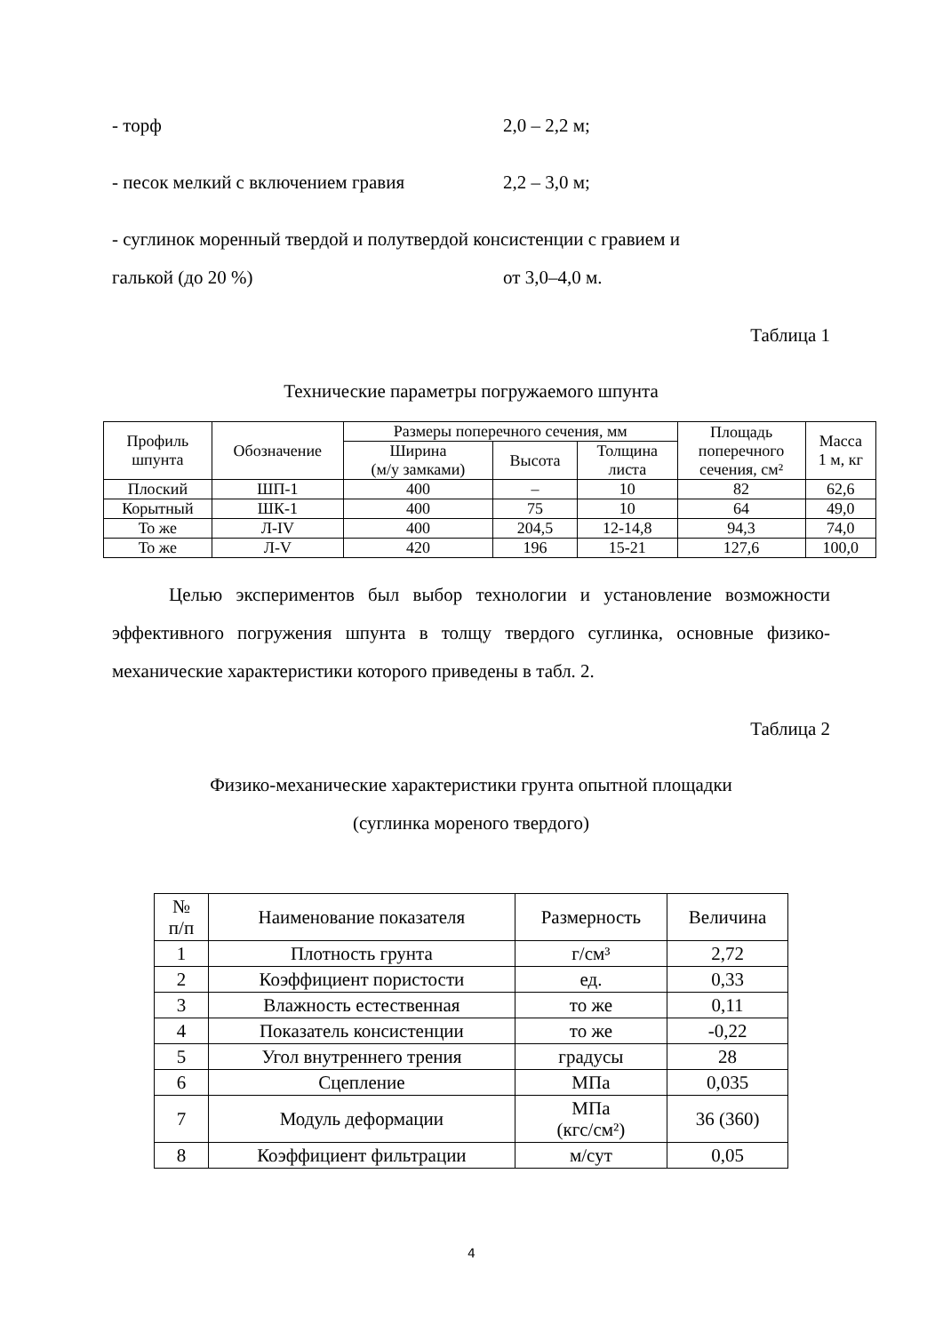- торф 2,0 – 2,2 м;
- песок мелкий с включением гравия 2,2 – 3,0 м;
- суглинок моренный твердой и полутвердой консистенции с гравием и
галькой (до 20 %) от 3,0–4,0 м.
Таблица 1
Технические параметры погружаемого шпунта
| Профиль шпунта | Обозначение | Размеры поперечного сечения, мм | | | Площадь поперечного сечения, см² | Масса 1 м, кг |
| --- | --- | --- | --- | --- | --- | --- |
| | | Ширина (м/у замками) | Высота | Толщина листа | | |
| Плоский | ШП-1 | 400 | – | 10 | 82 | 62,6 |
| Корытный | ШК-1 | 400 | 75 | 10 | 64 | 49,0 |
| То же | Л-IV | 400 | 204,5 | 12-14,8 | 94,3 | 74,0 |
| То же | Л-V | 420 | 196 | 15-21 | 127,6 | 100,0 |
Целью экспериментов был выбор технологии и установление возможности эффективного погружения шпунта в толщу твердого суглинка, основные физико-механические характеристики которого приведены в табл. 2.
Таблица 2
Физико-механические характеристики грунта опытной площадки
(суглинка мореного твердого)
| № п/п | Наименование показателя | Размерность | Величина |
| --- | --- | --- | --- |
| 1 | Плотность грунта | г/см³ | 2,72 |
| 2 | Коэффициент пористости | ед. | 0,33 |
| 3 | Влажность естественная | то же | 0,11 |
| 4 | Показатель консистенции | то же | -0,22 |
| 5 | Угол внутреннего трения | градусы | 28 |
| 6 | Сцепление | МПа | 0,035 |
| 7 | Модуль деформации | МПа (кгс/см²) | 36 (360) |
| 8 | Коэффициент фильтрации | м/сут | 0,05 |
4